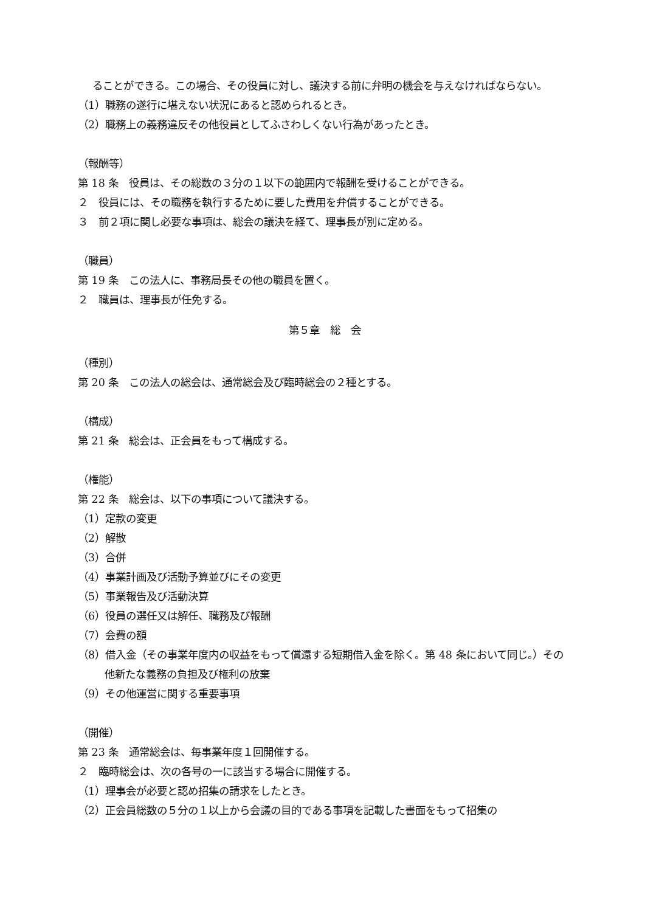ることができる。この場合、その役員に対し、議決する前に弁明の機会を与えなければならない。
（1）職務の遂行に堪えない状況にあると認められるとき。
（2）職務上の義務違反その他役員としてふさわしくない行為があったとき。
（報酬等）
第 18 条　役員は、その総数の３分の１以下の範囲内で報酬を受けることができる。
２　役員には、その職務を執行するために要した費用を弁償することができる。
３　前２項に関し必要な事項は、総会の議決を経て、理事長が別に定める。
（職員）
第 19 条　この法人に、事務局長その他の職員を置く。
２　職員は、理事長が任免する。
第５章　総　会
（種別）
第 20 条　この法人の総会は、通常総会及び臨時総会の２種とする。
（構成）
第 21 条　総会は、正会員をもって構成する。
（権能）
第 22 条　総会は、以下の事項について議決する。
（1）定款の変更
（2）解散
（3）合併
（4）事業計画及び活動予算並びにその変更
（5）事業報告及び活動決算
（6）役員の選任又は解任、職務及び報酬
（7）会費の額
（8）借入金（その事業年度内の収益をもって償還する短期借入金を除く。第 48 条において同じ。）その他新たな義務の負担及び権利の放棄
（9）その他運営に関する重要事項
（開催）
第 23 条　通常総会は、毎事業年度１回開催する。
２　臨時総会は、次の各号の一に該当する場合に開催する。
（1）理事会が必要と認め招集の請求をしたとき。
（2）正会員総数の５分の１以上から会議の目的である事項を記載した書面をもって招集の